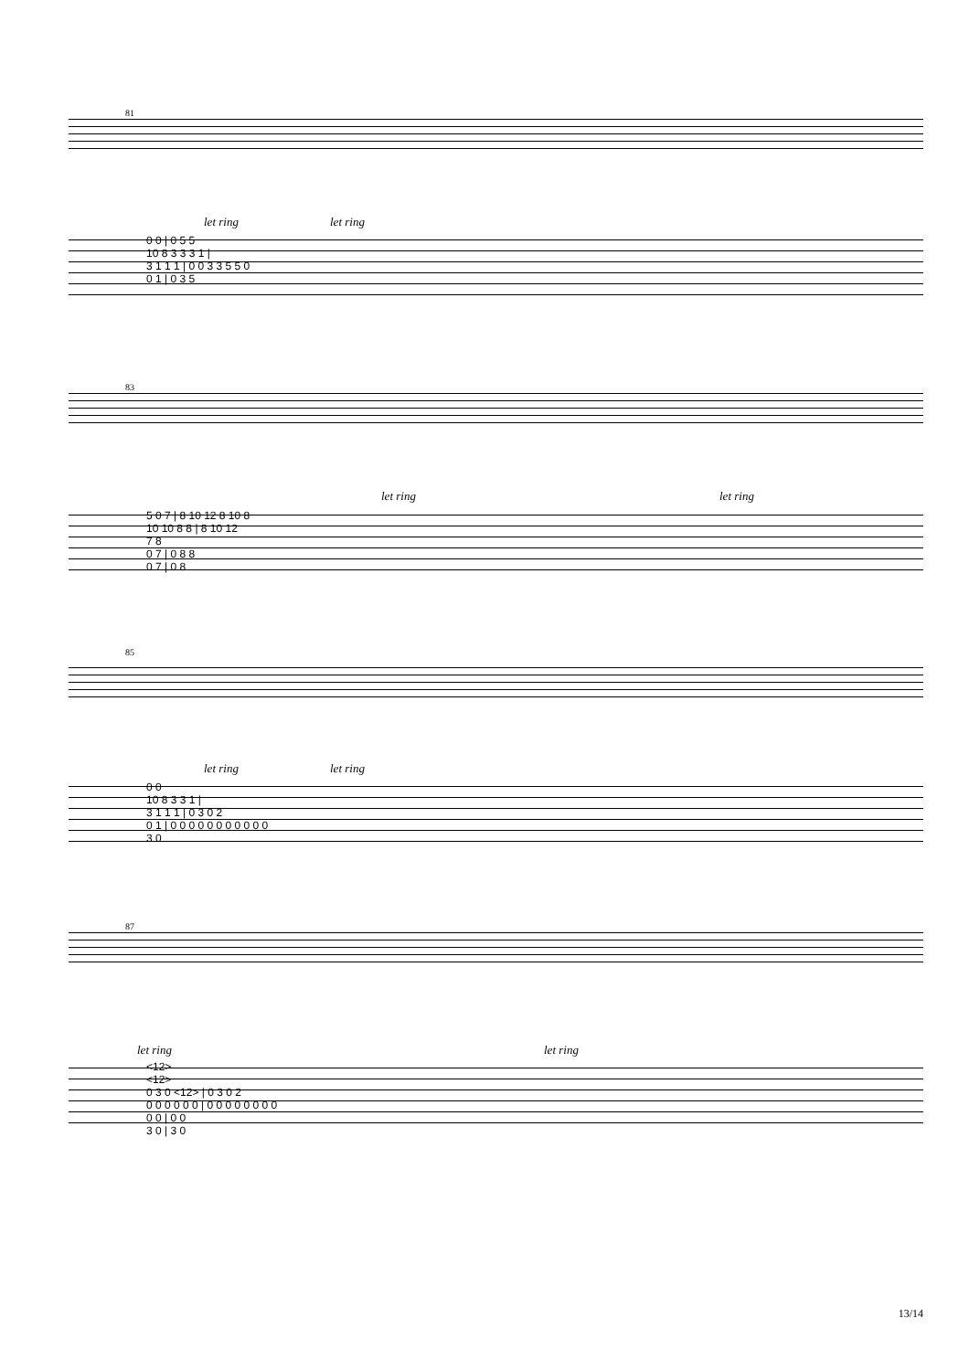81
let ring let ring
0 0 | 0 5 5 10 8 3 3 3 1 | 3 1 1 1 | 0 0 3 3 5 5 0 0 1 | 0 3 5
83
let ring let ring
5 0 7 | 8 10 12 8 10 8 10 10 8 8 | 8 10 12 7 8 0 7 | 0 8 8 0 7 | 0 8
85
let ring let ring
0 0 10 8 3 3 1 | 3 1 1 1 | 0 3 0 2 0 1 | 0 0 0 0 0 0 0 0 0 0 0 3 0
87
let ring let ring
<12> <12> 0 3 0 <12> | 0 3 0 2 0 0 0 0 0 0 | 0 0 0 0 0 0 0 0 0 0 | 0 0 3 0 | 3 0
13/14